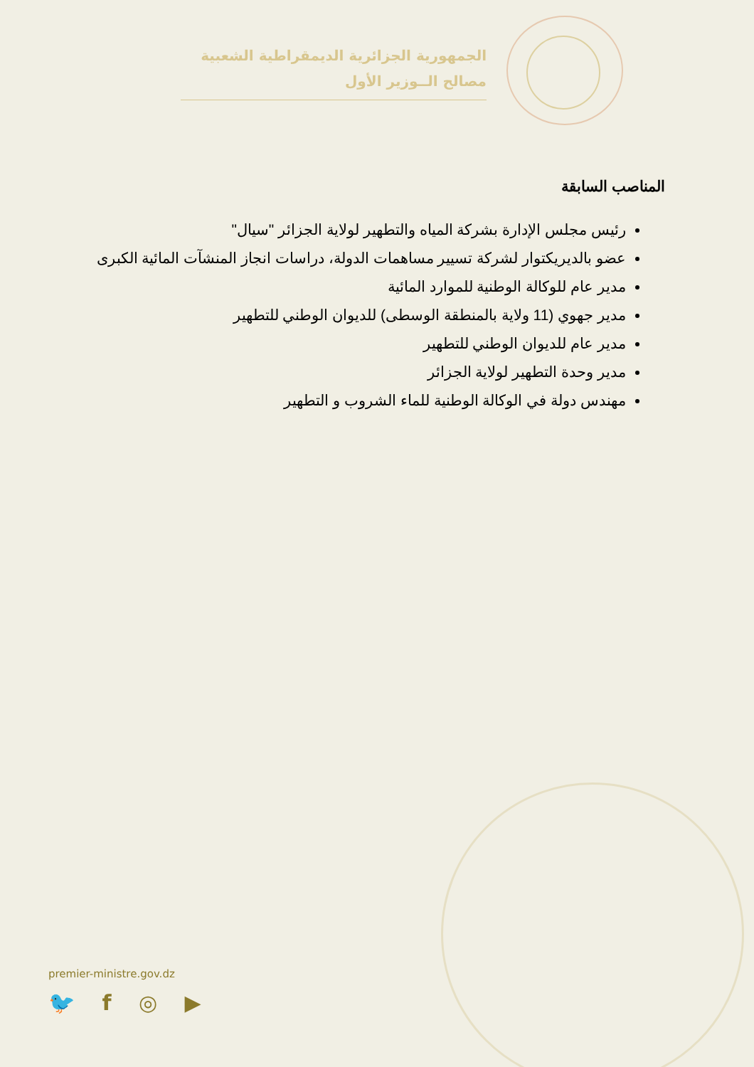الجمهورية الجزائرية الديمقراطية الشعبية
مصالح الــوزير الأول
المناصب السابقة
رئيس مجلس الإدارة بشركة المياه والتطهير لولاية الجزائر "سيال"
عضو بالديريكتوار لشركة تسيير مساهمات الدولة، دراسات انجاز المنشآت المائية الكبرى
مدير عام للوكالة الوطنية للموارد المائية
مدير جهوي (11 ولاية بالمنطقة الوسطى) للديوان الوطني للتطهير
مدير عام للديوان الوطني للتطهير
مدير وحدة التطهير لولاية الجزائر
مهندس دولة في الوكالة الوطنية للماء الشروب و التطهير
premier-ministre.gov.dz
🐦 f ◎ ▶